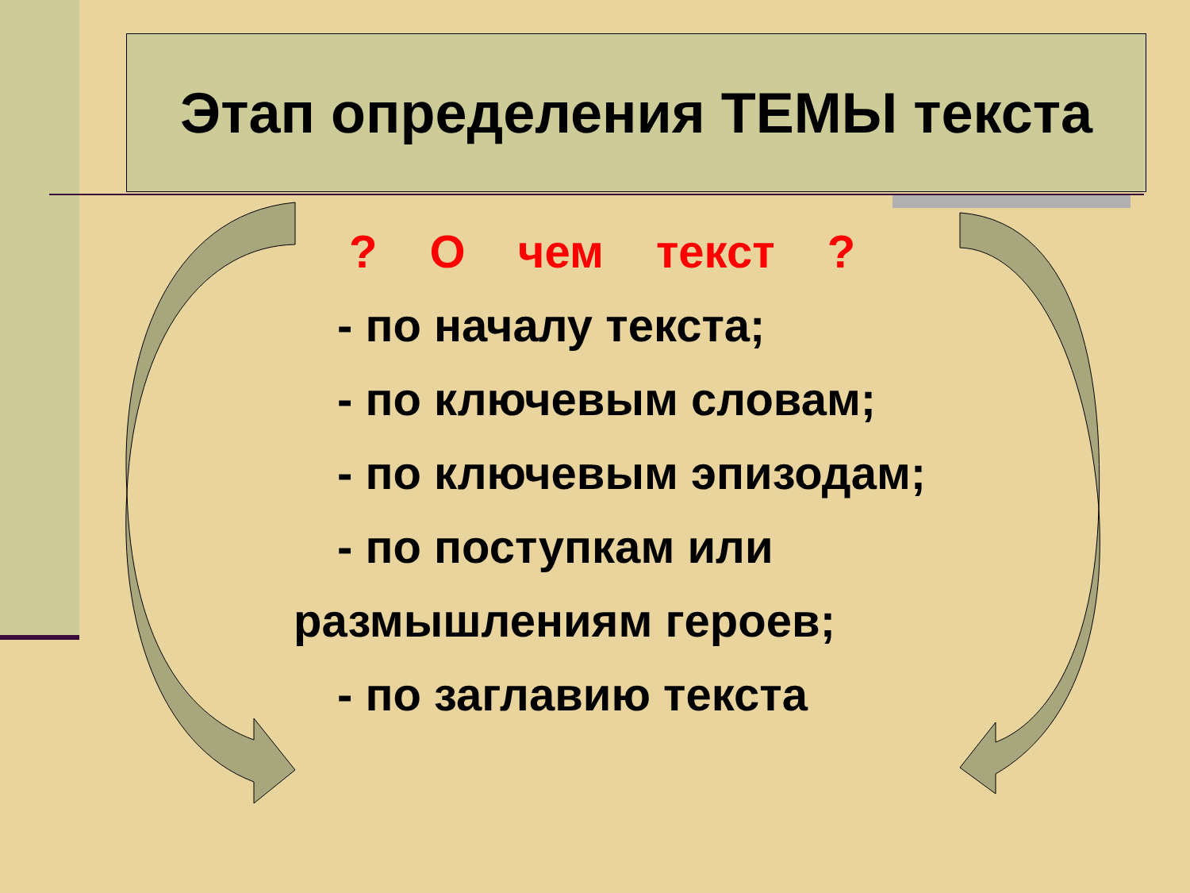Этап определения ТЕМЫ текста
? О чем текст ?
- по началу текста;
- по ключевым словам;
- по ключевым эпизодам;
- по поступкам или
размышлениям героев;
- по заглавию текста